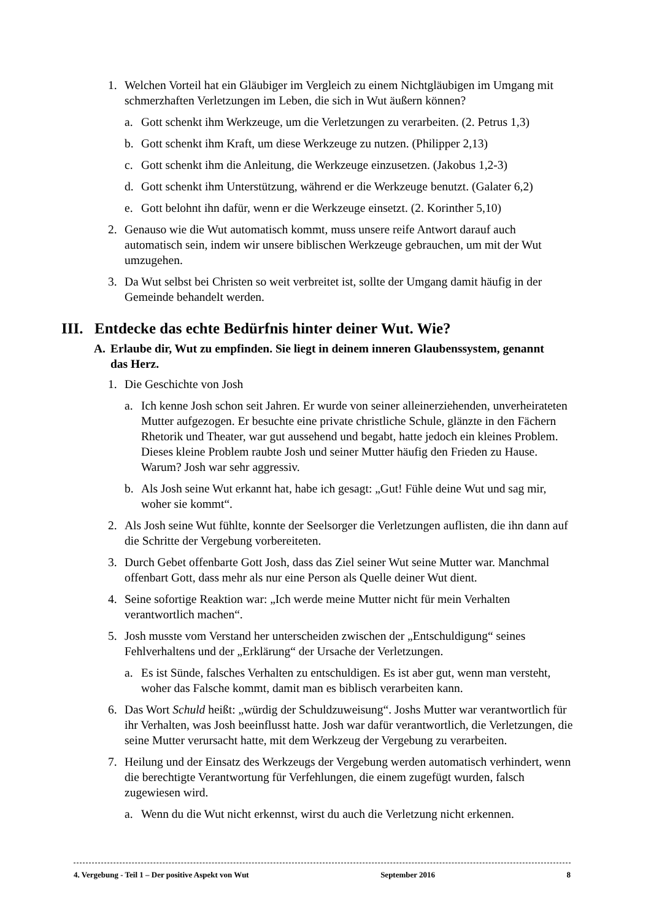1. Welchen Vorteil hat ein Gläubiger im Vergleich zu einem Nichtgläubigen im Umgang mit schmerzhaften Verletzungen im Leben, die sich in Wut äußern können?
a. Gott schenkt ihm Werkzeuge, um die Verletzungen zu verarbeiten. (2. Petrus 1,3)
b. Gott schenkt ihm Kraft, um diese Werkzeuge zu nutzen. (Philipper 2,13)
c. Gott schenkt ihm die Anleitung, die Werkzeuge einzusetzen. (Jakobus 1,2-3)
d. Gott schenkt ihm Unterstützung, während er die Werkzeuge benutzt. (Galater 6,2)
e. Gott belohnt ihn dafür, wenn er die Werkzeuge einsetzt. (2. Korinther 5,10)
2. Genauso wie die Wut automatisch kommt, muss unsere reife Antwort darauf auch automatisch sein, indem wir unsere biblischen Werkzeuge gebrauchen, um mit der Wut umzugehen.
3. Da Wut selbst bei Christen so weit verbreitet ist, sollte der Umgang damit häufig in der Gemeinde behandelt werden.
III. Entdecke das echte Bedürfnis hinter deiner Wut. Wie?
A. Erlaube dir, Wut zu empfinden. Sie liegt in deinem inneren Glaubenssystem, genannt das Herz.
1. Die Geschichte von Josh
a. Ich kenne Josh schon seit Jahren. Er wurde von seiner alleinerziehenden, unverheirateten Mutter aufgezogen. Er besuchte eine private christliche Schule, glänzte in den Fächern Rhetorik und Theater, war gut aussehend und begabt, hatte jedoch ein kleines Problem. Dieses kleine Problem raubte Josh und seiner Mutter häufig den Frieden zu Hause. Warum? Josh war sehr aggressiv.
b. Als Josh seine Wut erkannt hat, habe ich gesagt: „Gut! Fühle deine Wut und sag mir, woher sie kommt“.
2. Als Josh seine Wut fühlte, konnte der Seelsorger die Verletzungen auflisten, die ihn dann auf die Schritte der Vergebung vorbereiteten.
3. Durch Gebet offenbarte Gott Josh, dass das Ziel seiner Wut seine Mutter war. Manchmal offenbart Gott, dass mehr als nur eine Person als Quelle deiner Wut dient.
4. Seine sofortige Reaktion war: „Ich werde meine Mutter nicht für mein Verhalten verantwortlich machen“.
5. Josh musste vom Verstand her unterscheiden zwischen der „Entschuldigung“ seines Fehlverhaltens und der „Erklärung“ der Ursache der Verletzungen.
a. Es ist Sünde, falsches Verhalten zu entschuldigen. Es ist aber gut, wenn man versteht, woher das Falsche kommt, damit man es biblisch verarbeiten kann.
6. Das Wort Schuld heißt: „würdig der Schuldzuweisung“. Joshs Mutter war verantwortlich für ihr Verhalten, was Josh beeinflusst hatte. Josh war dafür verantwortlich, die Verletzungen, die seine Mutter verursacht hatte, mit dem Werkzeug der Vergebung zu verarbeiten.
7. Heilung und der Einsatz des Werkzeugs der Vergebung werden automatisch verhindert, wenn die berechtigte Verantwortung für Verfehlungen, die einem zugefügt wurden, falsch zugewiesen wird.
a. Wenn du die Wut nicht erkennst, wirst du auch die Verletzung nicht erkennen.
4. Vergebung - Teil 1 – Der positive Aspekt von Wut September 2016 8